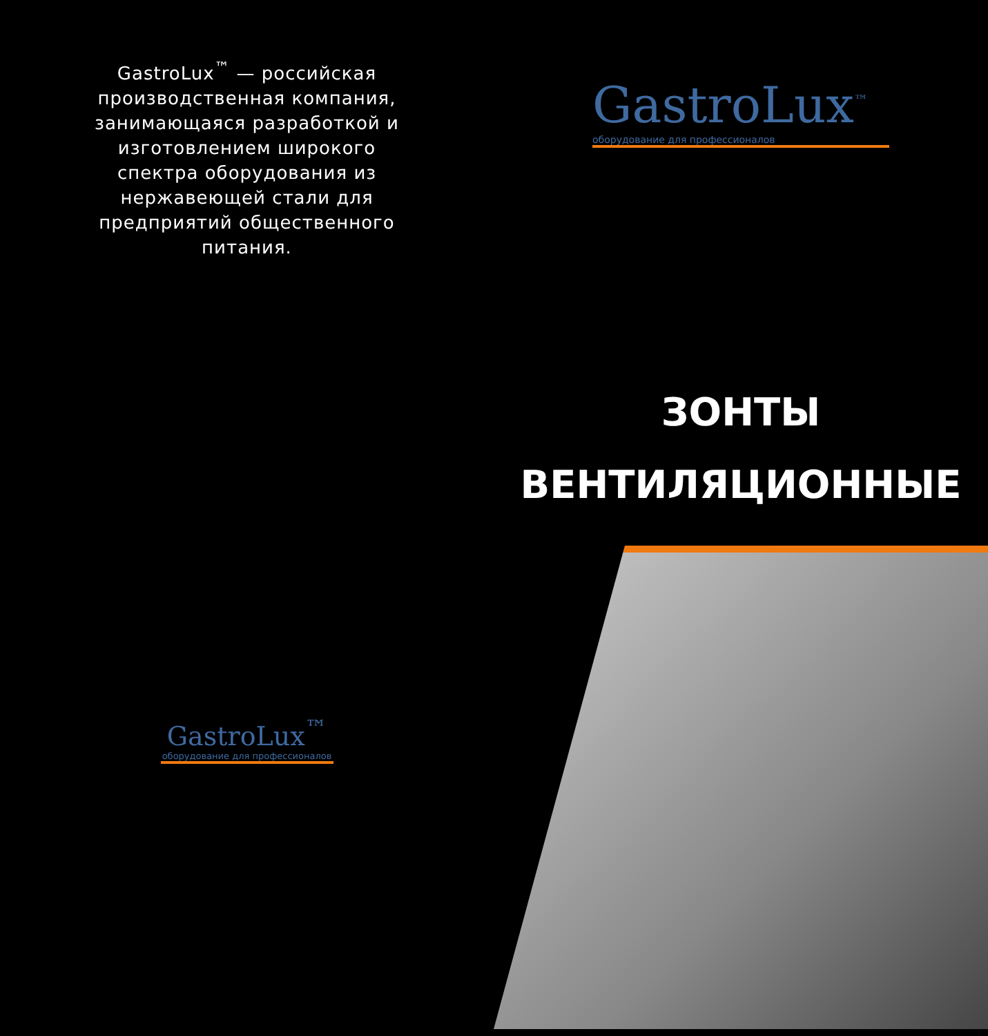GastroLux<sup>™</sup> — российская производственная компания, занимающаяся разработкой и изготовлением широкого спектра оборудования из нержавеющей стали для предприятий общественного питания.
GastroLux<sup>™</sup>
оборудование для профессионалов
GastroLux<sup>™</sup>
оборудование для профессионалов
ЗОНТЫ
ВЕНТИЛЯЦИОННЫЕ